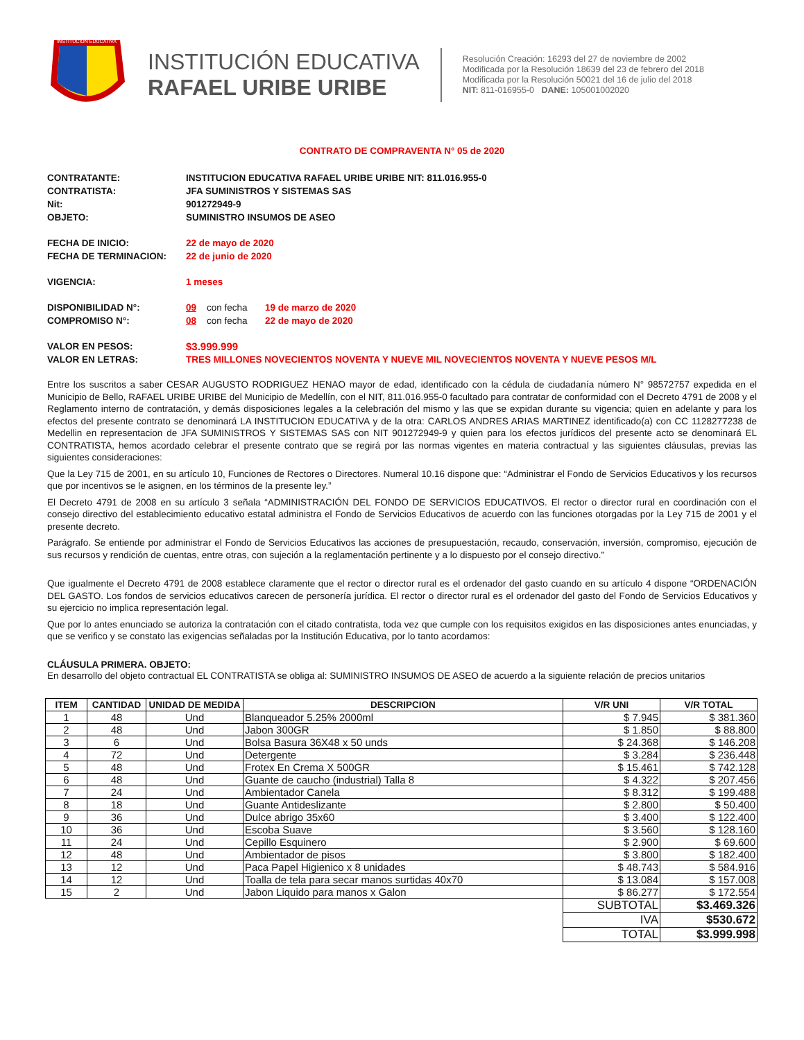INSTITUCION EDUCATIVA
INSTITUCIÓN EDUCATIVA
RAFAEL URIBE URIBE
Resolución Creación: 16293 del 27 de noviembre de 2002
Modificada por la Resolución 18639 del 23 de febrero del 2018
Modificada por la Resolución 50021 del 16 de julio del 2018
NIT: 811-016955-0 DANE: 105001002020
CONTRATO DE COMPRAVENTA N° 05 de 2020
CONTRATANTE: INSTITUCION EDUCATIVA RAFAEL URIBE URIBE NIT: 811.016.955-0
CONTRATISTA: JFA SUMINISTROS Y SISTEMAS SAS
Nit: 901272949-9
OBJETO: SUMINISTRO INSUMOS DE ASEO
FECHA DE INICIO: 22 de mayo de 2020
FECHA DE TERMINACION: 22 de junio de 2020
VIGENCIA: 1 meses
DISPONIBILIDAD N°: 09 con fecha 19 de marzo de 2020
COMPROMISO N°: 08 con fecha 22 de mayo de 2020
VALOR EN PESOS: $3.999.999
VALOR EN LETRAS: TRES MILLONES NOVECIENTOS NOVENTA Y NUEVE MIL NOVECIENTOS NOVENTA Y NUEVE PESOS M/L
Entre los suscritos a saber CESAR AUGUSTO RODRIGUEZ HENAO mayor de edad, identificado con la cédula de ciudadanía número N° 98572757 expedida en el Municipio de Bello, RAFAEL URIBE URIBE del Municipio de Medellín, con el NIT, 811.016.955-0 facultado para contratar de conformidad con el Decreto 4791 de 2008 y el Reglamento interno de contratación, y demás disposiciones legales a la celebración del mismo y las que se expidan durante su vigencia; quien en adelante y para los efectos del presente contrato se denominará LA INSTITUCION EDUCATIVA y de la otra: CARLOS ANDRES ARIAS MARTINEZ identificado(a) con CC 1128277238 de Medellin en representacion de JFA SUMINISTROS Y SISTEMAS SAS con NIT 901272949-9 y quien para los efectos jurídicos del presente acto se denominará EL CONTRATISTA, hemos acordado celebrar el presente contrato que se regirá por las normas vigentes en materia contractual y las siguientes cláusulas, previas las siguientes consideraciones:
Que la Ley 715 de 2001, en su artículo 10, Funciones de Rectores o Directores. Numeral 10.16 dispone que: “Administrar el Fondo de Servicios Educativos y los recursos que por incentivos se le asignen, en los términos de la presente ley.”
El Decreto 4791 de 2008 en su artículo 3 señala “ADMINISTRACIÓN DEL FONDO DE SERVICIOS EDUCATIVOS. El rector o director rural en coordinación con el consejo directivo del establecimiento educativo estatal administra el Fondo de Servicios Educativos de acuerdo con las funciones otorgadas por la Ley 715 de 2001 y el presente decreto.
Parágrafo. Se entiende por administrar el Fondo de Servicios Educativos las acciones de presupuestación, recaudo, conservación, inversión, compromiso, ejecución de sus recursos y rendición de cuentas, entre otras, con sujeción a la reglamentación pertinente y a lo dispuesto por el consejo directivo.”
Que igualmente el Decreto 4791 de 2008 establece claramente que el rector o director rural es el ordenador del gasto cuando en su artículo 4 dispone “ORDENACIÓN DEL GASTO. Los fondos de servicios educativos carecen de personería jurídica. El rector o director rural es el ordenador del gasto del Fondo de Servicios Educativos y su ejercicio no implica representación legal.
Que por lo antes enunciado se autoriza la contratación con el citado contratista, toda vez que cumple con los requisitos exigidos en las disposiciones antes enunciadas, y que se verifico y se constato las exigencias señaladas por la Institución Educativa, por lo tanto acordamos:
CLÁUSULA PRIMERA. OBJETO:
En desarrollo del objeto contractual EL CONTRATISTA se obliga al: SUMINISTRO INSUMOS DE ASEO de acuerdo a la siguiente relación de precios unitarios
| ITEM | CANTIDAD | UNIDAD DE MEDIDA | DESCRIPCION | V/R UNI | V/R TOTAL |
| --- | --- | --- | --- | --- | --- |
| 1 | 48 | Und | Blanqueador 5.25% 2000ml | $ 7.945 | $ 381.360 |
| 2 | 48 | Und | Jabon 300GR | $ 1.850 | $ 88.800 |
| 3 | 6 | Und | Bolsa Basura 36X48 x 50 unds | $ 24.368 | $ 146.208 |
| 4 | 72 | Und | Detergente | $ 3.284 | $ 236.448 |
| 5 | 48 | Und | Frotex En Crema X 500GR | $ 15.461 | $ 742.128 |
| 6 | 48 | Und | Guante de caucho (industrial) Talla 8 | $ 4.322 | $ 207.456 |
| 7 | 24 | Und | Ambientador Canela | $ 8.312 | $ 199.488 |
| 8 | 18 | Und | Guante Antideslizante | $ 2.800 | $ 50.400 |
| 9 | 36 | Und | Dulce abrigo 35x60 | $ 3.400 | $ 122.400 |
| 10 | 36 | Und | Escoba Suave | $ 3.560 | $ 128.160 |
| 11 | 24 | Und | Cepillo Esquinero | $ 2.900 | $ 69.600 |
| 12 | 48 | Und | Ambientador de pisos | $ 3.800 | $ 182.400 |
| 13 | 12 | Und | Paca Papel Higienico x 8 unidades | $ 48.743 | $ 584.916 |
| 14 | 12 | Und | Toalla de tela para secar manos surtidas 40x70 | $ 13.084 | $ 157.008 |
| 15 | 2 | Und | Jabon Liquido para manos x Galon | $ 86.277 | $ 172.554 |
| | | | | SUBTOTAL | $3.469.326 |
| | | | | IVA | $530.672 |
| | | | | TOTAL | $3.999.998 |